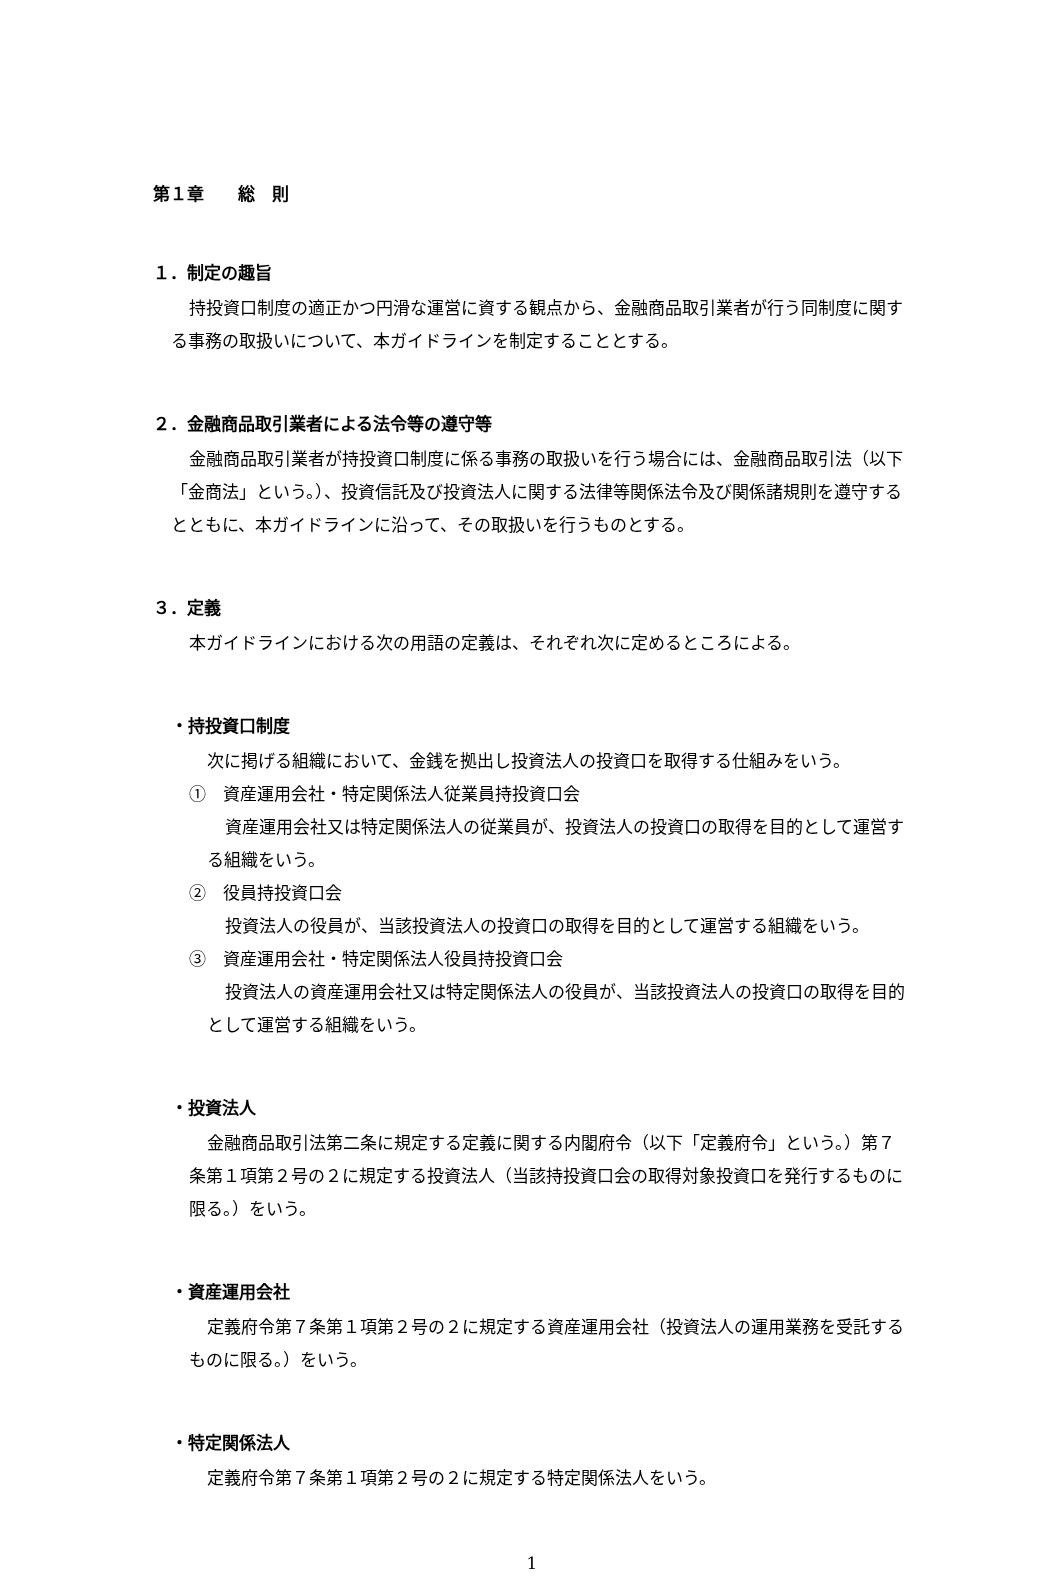第１章　　総　則
１．制定の趣旨
持投資口制度の適正かつ円滑な運営に資する観点から、金融商品取引業者が行う同制度に関する事務の取扱いについて、本ガイドラインを制定することとする。
２．金融商品取引業者による法令等の遵守等
金融商品取引業者が持投資口制度に係る事務の取扱いを行う場合には、金融商品取引法（以下「金商法」という。）、投資信託及び投資法人に関する法律等関係法令及び関係諸規則を遵守するとともに、本ガイドラインに沿って、その取扱いを行うものとする。
３．定義
本ガイドラインにおける次の用語の定義は、それぞれ次に定めるところによる。
・持投資口制度
次に掲げる組織において、金銭を拠出し投資法人の投資口を取得する仕組みをいう。
①　資産運用会社・特定関係法人従業員持投資口会
資産運用会社又は特定関係法人の従業員が、投資法人の投資口の取得を目的として運営する組織をいう。
②　役員持投資口会
投資法人の役員が、当該投資法人の投資口の取得を目的として運営する組織をいう。
③　資産運用会社・特定関係法人役員持投資口会
投資法人の資産運用会社又は特定関係法人の役員が、当該投資法人の投資口の取得を目的として運営する組織をいう。
・投資法人
金融商品取引法第二条に規定する定義に関する内閣府令（以下「定義府令」という。）第７条第１項第２号の２に規定する投資法人（当該持投資口会の取得対象投資口を発行するものに限る。）をいう。
・資産運用会社
定義府令第７条第１項第２号の２に規定する資産運用会社（投資法人の運用業務を受託するものに限る。）をいう。
・特定関係法人
定義府令第７条第１項第２号の２に規定する特定関係法人をいう。
1